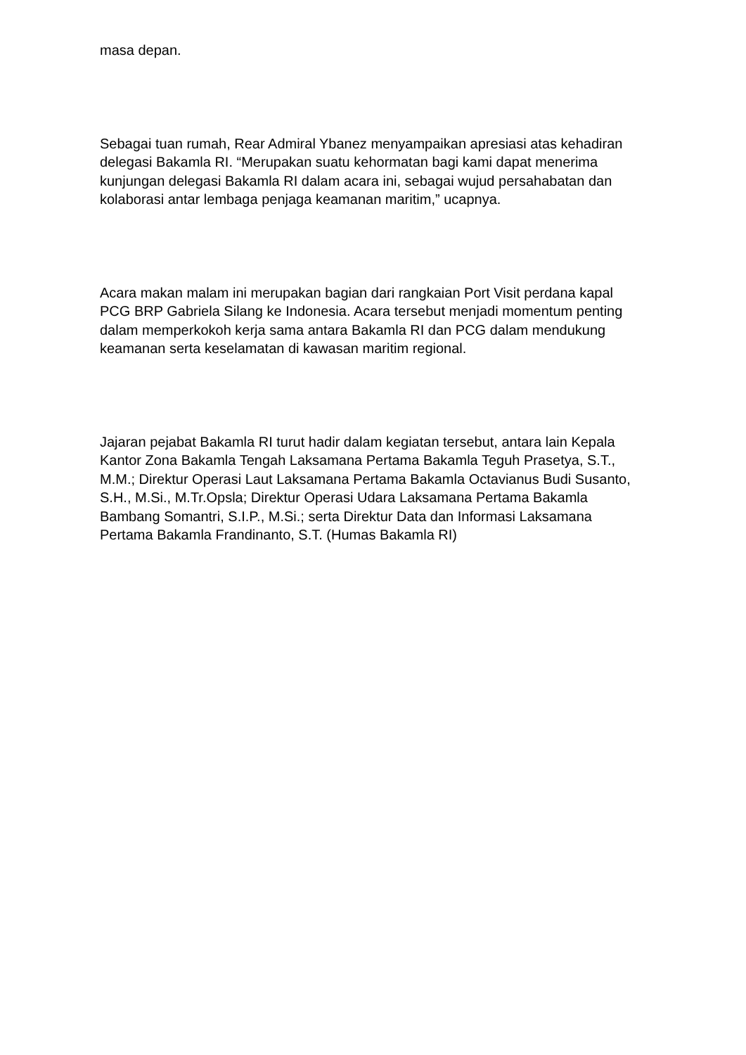masa depan.
Sebagai tuan rumah, Rear Admiral Ybanez menyampaikan apresiasi atas kehadiran delegasi Bakamla RI. “Merupakan suatu kehormatan bagi kami dapat menerima kunjungan delegasi Bakamla RI dalam acara ini, sebagai wujud persahabatan dan kolaborasi antar lembaga penjaga keamanan maritim,” ucapnya.
Acara makan malam ini merupakan bagian dari rangkaian Port Visit perdana kapal PCG BRP Gabriela Silang ke Indonesia. Acara tersebut menjadi momentum penting dalam memperkokoh kerja sama antara Bakamla RI dan PCG dalam mendukung keamanan serta keselamatan di kawasan maritim regional.
Jajaran pejabat Bakamla RI turut hadir dalam kegiatan tersebut, antara lain Kepala Kantor Zona Bakamla Tengah Laksamana Pertama Bakamla Teguh Prasetya, S.T., M.M.; Direktur Operasi Laut Laksamana Pertama Bakamla Octavianus Budi Susanto, S.H., M.Si., M.Tr.Opsla; Direktur Operasi Udara Laksamana Pertama Bakamla Bambang Somantri, S.I.P., M.Si.; serta Direktur Data dan Informasi Laksamana Pertama Bakamla Frandinanto, S.T. (Humas Bakamla RI)